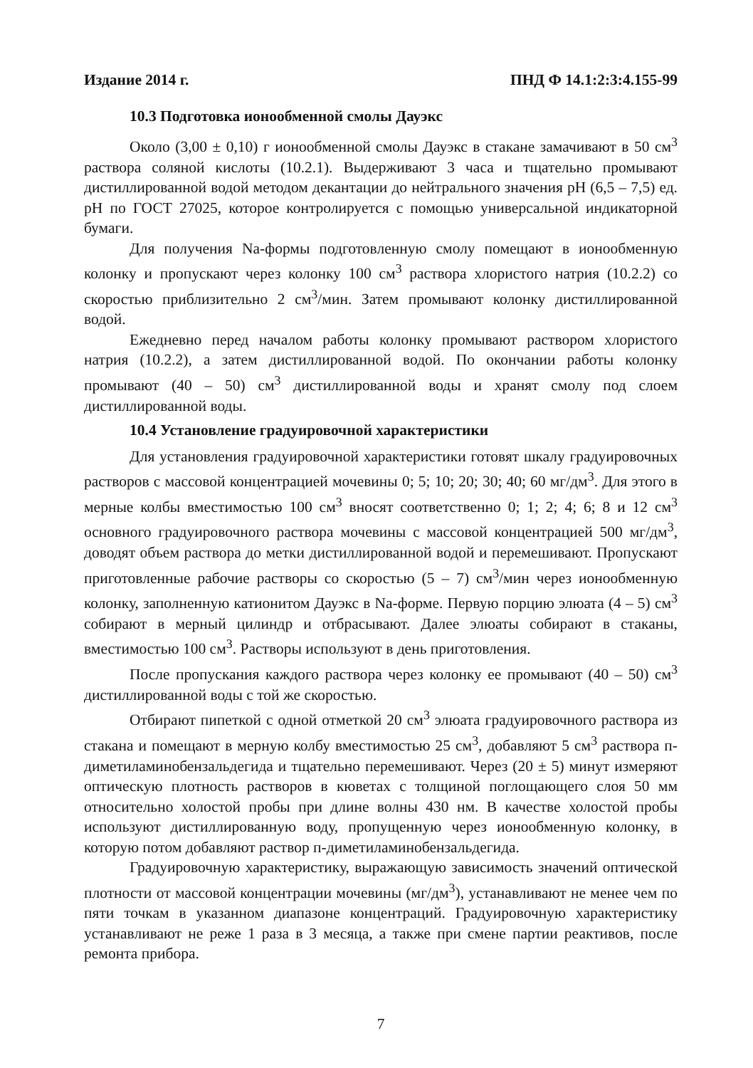Издание 2014 г. ПНД Ф 14.1:2:3:4.155-99
10.3 Подготовка ионообменной смолы Дауэкс
Около (3,00 ± 0,10) г ионообменной смолы Дауэкс в стакане замачивают в 50 см<sup>3</sup> раствора соляной кислоты (10.2.1). Выдерживают 3 часа и тщательно промывают дистиллированной водой методом декантации до нейтрального значения pH (6,5 – 7,5) ед. pH по ГОСТ 27025, которое контролируется с помощью универсальной индикаторной бумаги.
Для получения Na-формы подготовленную смолу помещают в ионообменную колонку и пропускают через колонку 100 см<sup>3</sup> раствора хлористого натрия (10.2.2) со скоростью приблизительно 2 см<sup>3</sup>/мин. Затем промывают колонку дистиллированной водой.
Ежедневно перед началом работы колонку промывают раствором хлористого натрия (10.2.2), а затем дистиллированной водой. По окончании работы колонку промывают (40 – 50) см<sup>3</sup> дистиллированной воды и хранят смолу под слоем дистиллированной воды.
10.4 Установление градуировочной характеристики
Для установления градуировочной характеристики готовят шкалу градуировочных растворов с массовой концентрацией мочевины 0; 5; 10; 20; 30; 40; 60 мг/дм<sup>3</sup>. Для этого в мерные колбы вместимостью 100 см<sup>3</sup> вносят соответственно 0; 1; 2; 4; 6; 8 и 12 см<sup>3</sup> основного градуировочного раствора мочевины с массовой концентрацией 500 мг/дм<sup>3</sup>, доводят объем раствора до метки дистиллированной водой и перемешивают. Пропускают приготовленные рабочие растворы со скоростью (5 – 7) см<sup>3</sup>/мин через ионообменную колонку, заполненную катионитом Дауэкс в Na-форме. Первую порцию элюата (4 – 5) см<sup>3</sup> собирают в мерный цилиндр и отбрасывают. Далее элюаты собирают в стаканы, вместимостью 100 см<sup>3</sup>. Растворы используют в день приготовления.
После пропускания каждого раствора через колонку ее промывают (40 – 50) см<sup>3</sup> дистиллированной воды с той же скоростью.
Отбирают пипеткой с одной отметкой 20 см<sup>3</sup> элюата градуировочного раствора из стакана и помещают в мерную колбу вместимостью 25 см<sup>3</sup>, добавляют 5 см<sup>3</sup> раствора п-диметиламинобензальдегида и тщательно перемешивают. Через (20 ± 5) минут измеряют оптическую плотность растворов в кюветах с толщиной поглощающего слоя 50 мм относительно холостой пробы при длине волны 430 нм. В качестве холостой пробы используют дистиллированную воду, пропущенную через ионообменную колонку, в которую потом добавляют раствор п-диметиламинобензальдегида.
Градуировочную характеристику, выражающую зависимость значений оптической плотности от массовой концентрации мочевины (мг/дм<sup>3</sup>), устанавливают не менее чем по пяти точкам в указанном диапазоне концентраций. Градуировочную характеристику устанавливают не реже 1 раза в 3 месяца, а также при смене партии реактивов, после ремонта прибора.
7